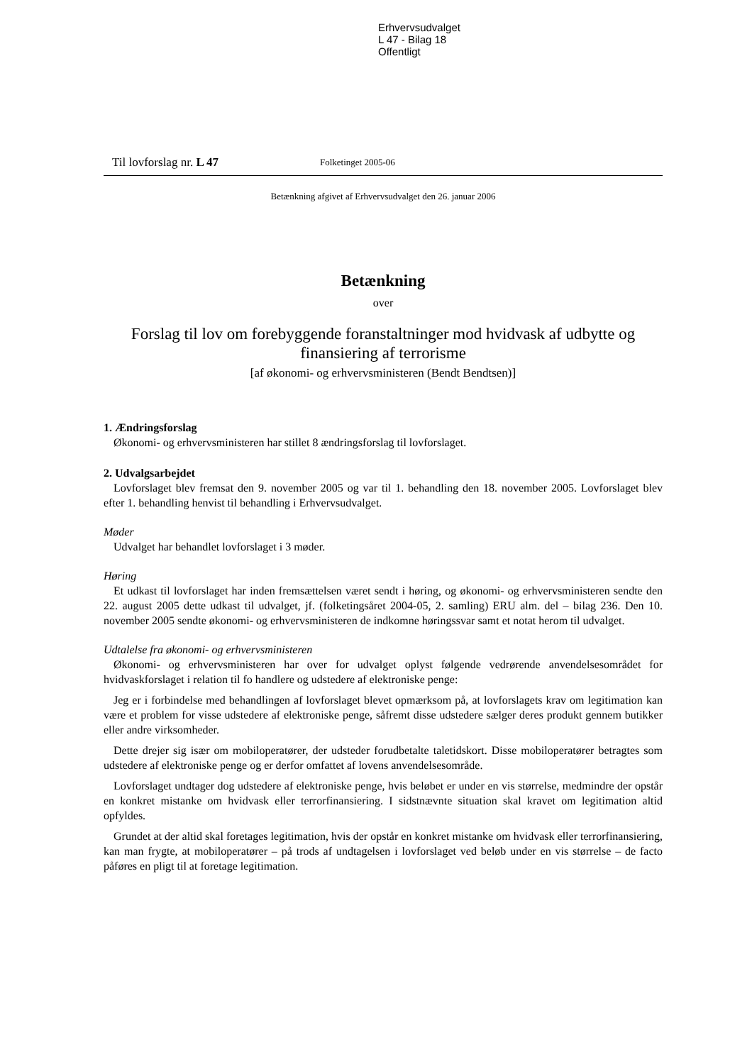Erhvervsudvalget
L 47 - Bilag 18
Offentligt
Til lovforslag nr. L 47 Folketinget 2005-06
Betænkning afgivet af Erhvervsudvalget den 26. januar 2006
Betænkning
over
Forslag til lov om forebyggende foranstaltninger mod hvidvask af udbytte og finansiering af terrorisme
[af økonomi- og erhvervsministeren (Bendt Bendtsen)]
1. Ændringsforslag
Økonomi- og erhvervsministeren har stillet 8 ændringsforslag til lovforslaget.
2. Udvalgsarbejdet
Lovforslaget blev fremsat den 9. november 2005 og var til 1. behandling den 18. november 2005. Lovforslaget blev efter 1. behandling henvist til behandling i Erhvervsudvalget.
Møder
Udvalget har behandlet lovforslaget i 3 møder.
Høring
Et udkast til lovforslaget har inden fremsættelsen været sendt i høring, og økonomi- og erhvervsministeren sendte den 22. august 2005 dette udkast til udvalget, jf. (folketingsåret 2004-05, 2. samling) ERU alm. del – bilag 236. Den 10. november 2005 sendte økonomi- og erhvervsministeren de indkomne høringssvar samt et notat herom til udvalget.
Udtalelse fra økonomi- og erhvervsministeren
Økonomi- og erhvervsministeren har over for udvalget oplyst følgende vedrørende anvendelsesområdet for hvidvaskforslaget i relation til fo handlere og udstedere af elektroniske penge:
Jeg er i forbindelse med behandlingen af lovforslaget blevet opmærksom på, at lovforslagets krav om legitimation kan være et problem for visse udstedere af elektroniske penge, såfremt disse udstedere sælger deres produkt gennem butikker eller andre virksomheder.
Dette drejer sig især om mobiloperatører, der udsteder forudbetalte taletidskort. Disse mobiloperatører betragtes som udstedere af elektroniske penge og er derfor omfattet af lovens anvendelsesområde.
Lovforslaget undtager dog udstedere af elektroniske penge, hvis beløbet er under en vis størrelse, medmindre der opstår en konkret mistanke om hvidvask eller terrorfinansiering. I sidstnævnte situation skal kravet om legitimation altid opfyldes.
Grundet at der altid skal foretages legitimation, hvis der opstår en konkret mistanke om hvidvask eller terrorfinansiering, kan man frygte, at mobiloperatører – på trods af undtagelsen i lovforslaget ved beløb under en vis størrelse – de facto påføres en pligt til at foretage legitimation.